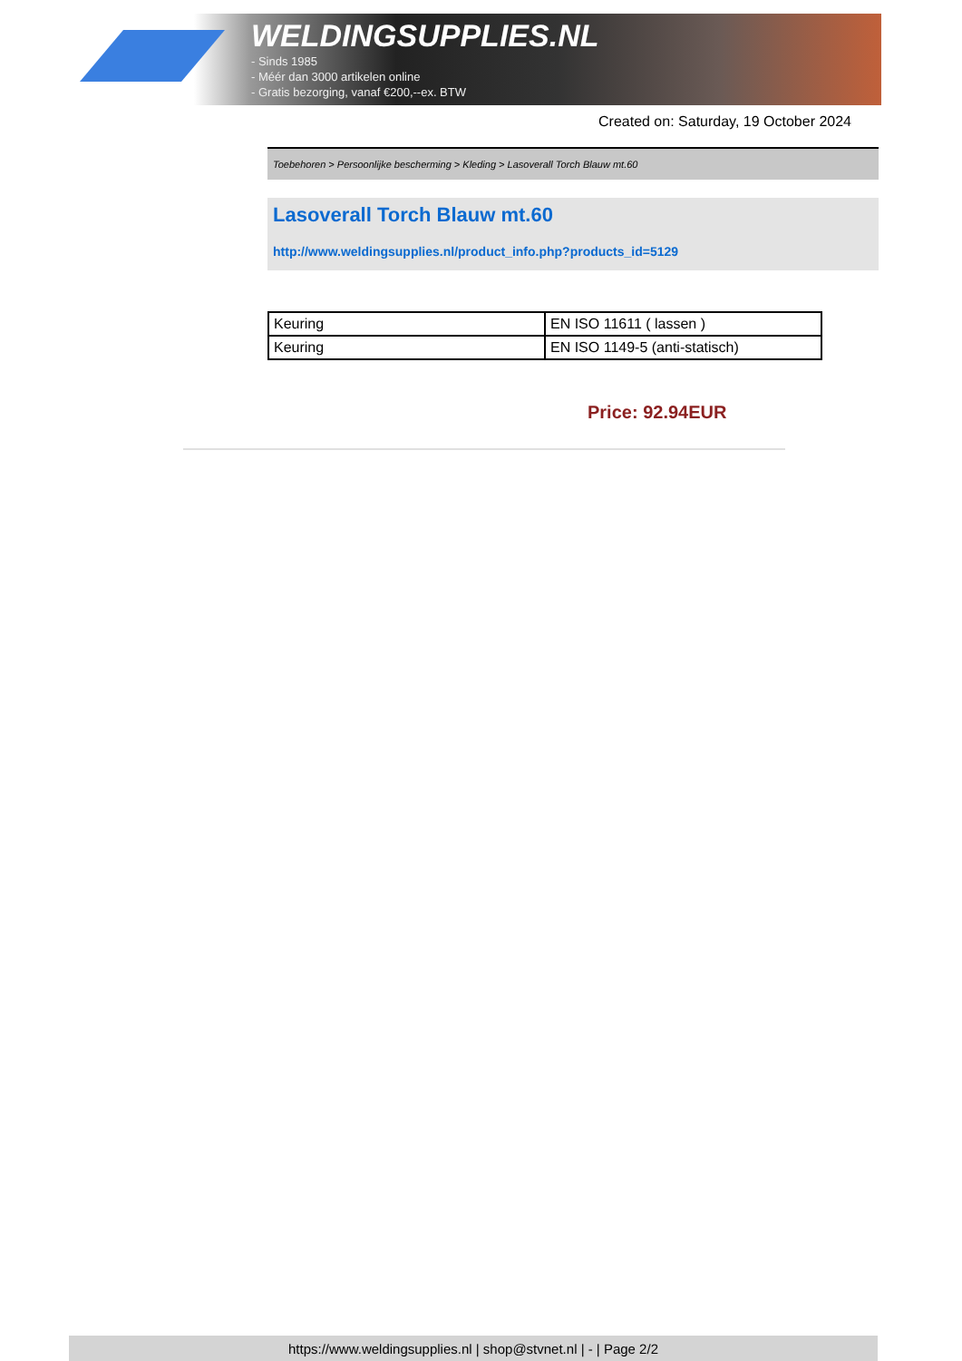WELDINGSUPPLIES.NL
- Sinds 1985
- Méér dan 3000 artikelen online
- Gratis bezorging, vanaf €200,--ex. BTW
Created on: Saturday, 19 October 2024
Toebehoren > Persoonlijke bescherming > Kleding > Lasoverall Torch Blauw mt.60
Lasoverall Torch Blauw mt.60
http://www.weldingsupplies.nl/product_info.php?products_id=5129
| Keuring | EN ISO 11611 ( lassen ) |
| Keuring | EN ISO 1149-5 (anti-statisch) |
Price: 92.94EUR
https://www.weldingsupplies.nl | shop@stvnet.nl | - | Page 2/2